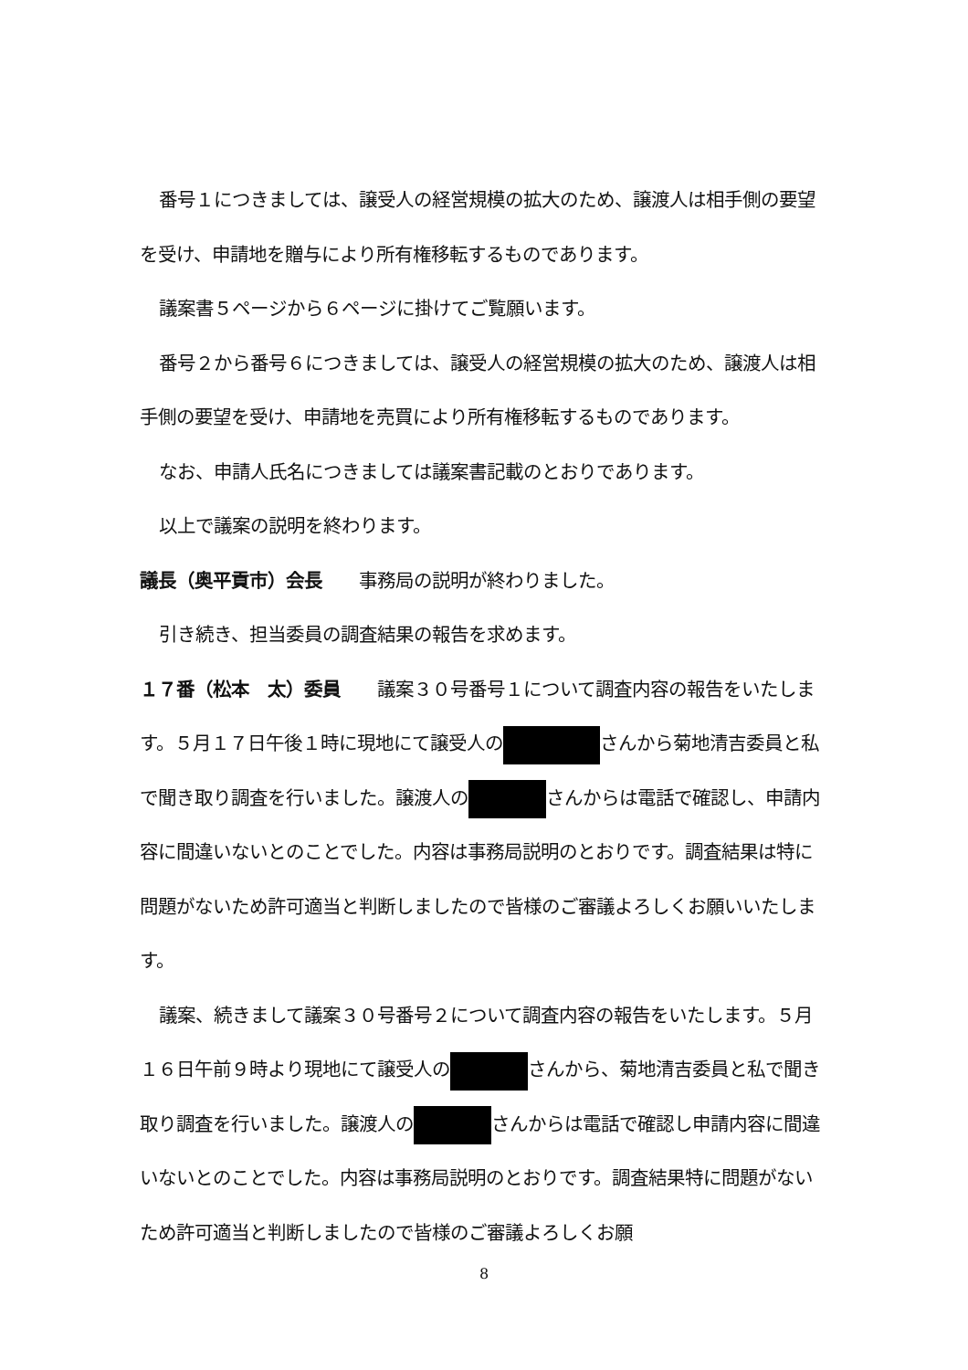番号１につきましては、譲受人の経営規模の拡大のため、譲渡人は相手側の要望を受け、申請地を贈与により所有権移転するものであります。
議案書５ページから６ページに掛けてご覧願います。
番号２から番号６につきましては、譲受人の経営規模の拡大のため、譲渡人は相手側の要望を受け、申請地を売買により所有権移転するものであります。
なお、申請人氏名につきましては議案書記載のとおりであります。
以上で議案の説明を終わります。
議長（奥平貢市）会長　　事務局の説明が終わりました。
引き続き、担当委員の調査結果の報告を求めます。
１７番（松本　太）委員　　議案３０号番号１について調査内容の報告をいたします。５月１７日午後１時に現地にて譲受人の さんから菊地清吉委員と私で聞き取り調査を行いました。譲渡人の さんからは電話で確認し、申請内容に間違いないとのことでした。内容は事務局説明のとおりです。調査結果は特に問題がないため許可適当と判断しましたので皆様のご審議よろしくお願いいたします。
議案、続きまして議案３０号番号２について調査内容の報告をいたします。５月１６日午前９時より現地にて譲受人の さんから、菊地清吉委員と私で聞き取り調査を行いました。譲渡人の さんからは電話で確認し申請内容に間違いないとのことでした。内容は事務局説明のとおりです。調査結果特に問題がないため許可適当と判断しましたので皆様のご審議よろしくお願
8